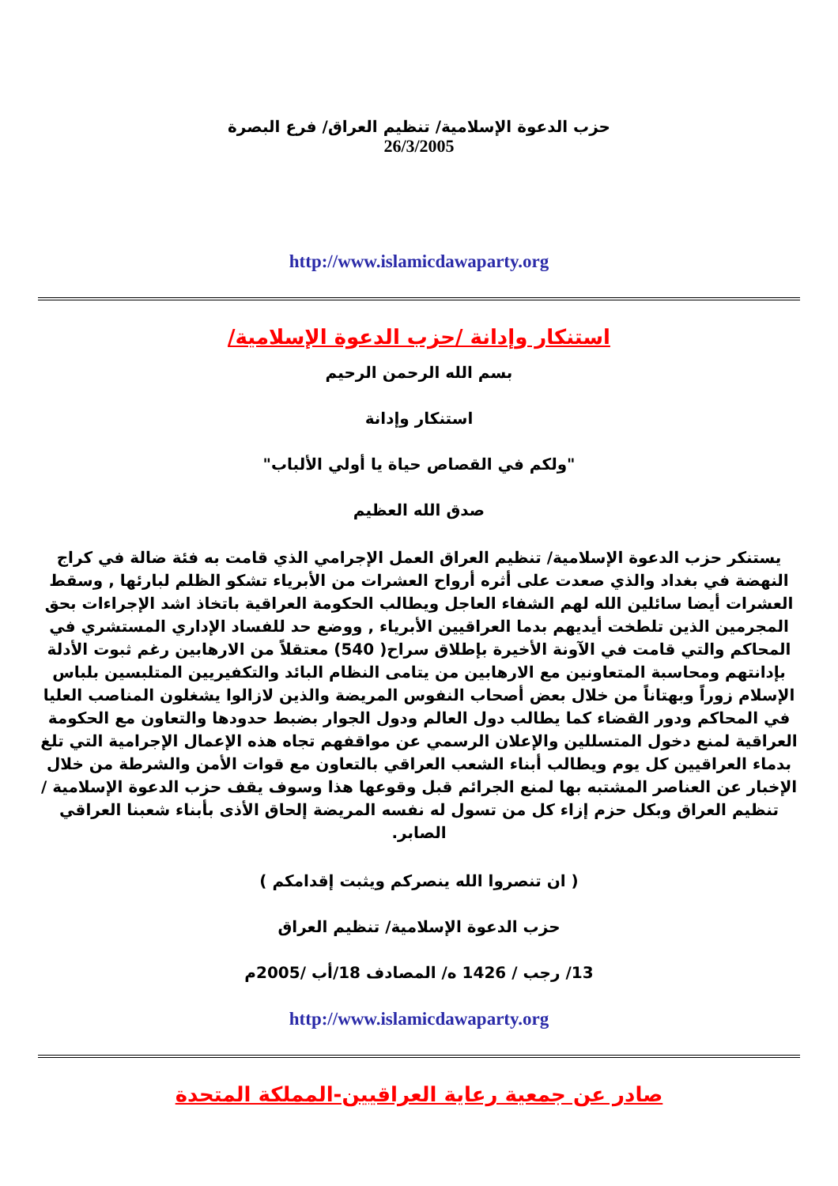حزب الدعوة الإسلامية/ تنظيم العراق/ فرع البصرة
26/3/2005
http://www.islamicdawaparty.org
استنكار وإدانة /حزب الدعوة الإسلامية/
بسم الله الرحمن الرحيم
استنكار وإدانة
"ولكم في القصاص حياة يا أولي الألباب"
صدق الله العظيم
يستنكر حزب الدعوة الإسلامية/ تنظيم العراق العمل الإجرامي الذي قامت به فئة ضالة في كراج النهضة في بغداد والذي صعدت على أثره أرواح العشرات من الأبرياء تشكو الظلم لبارئها , وسقط العشرات أيضا سائلين الله لهم الشفاء العاجل ويطالب الحكومة العراقية باتخاذ اشد الإجراءات بحق المجرمين الذين تلطخت أيديهم بدما العراقيين الأبرياء , ووضع حد للفساد الإداري المستشري في المحاكم والتي قامت في الآونة الأخيرة بإطلاق سراح( 540) معتقلاً من الارهابين رغم ثبوت الأدلة بإدانتهم ومحاسبة المتعاونين مع الارهابين من يتامى النظام البائد والتكفيريين المتلبسين بلباس الإسلام زوراً وبهتاناً من خلال بعض أصحاب النفوس المريضة والذين لازالوا يشغلون المناصب العليا في المحاكم ودور القضاء كما يطالب دول العالم ودول الجوار بضبط حدودها والتعاون مع الحكومة العراقية لمنع دخول المتسللين والإعلان الرسمي عن مواقفهم تجاه هذه الإعمال الإجرامية التي تلغ بدماء العراقيين كل يوم ويطالب أبناء الشعب العراقي بالتعاون مع قوات الأمن والشرطة من خلال الإخبار عن العناصر المشتبه بها لمنع الجرائم قبل وقوعها هذا وسوف يقف حزب الدعوة الإسلامية / تنظيم العراق وبكل حزم إزاء كل من تسول له نفسه المريضة إلحاق الأذى بأبناء شعبنا العراقي الصابر.
( ان تنصروا الله ينصركم ويثبت إقدامكم )
حزب الدعوة الإسلامية/ تنظيم العراق
13/ رجب / 1426 ه/ المصادف 18/أب /2005م
http://www.islamicdawaparty.org
صادر عن جمعية رعاية العراقيين-المملكة المتحدة